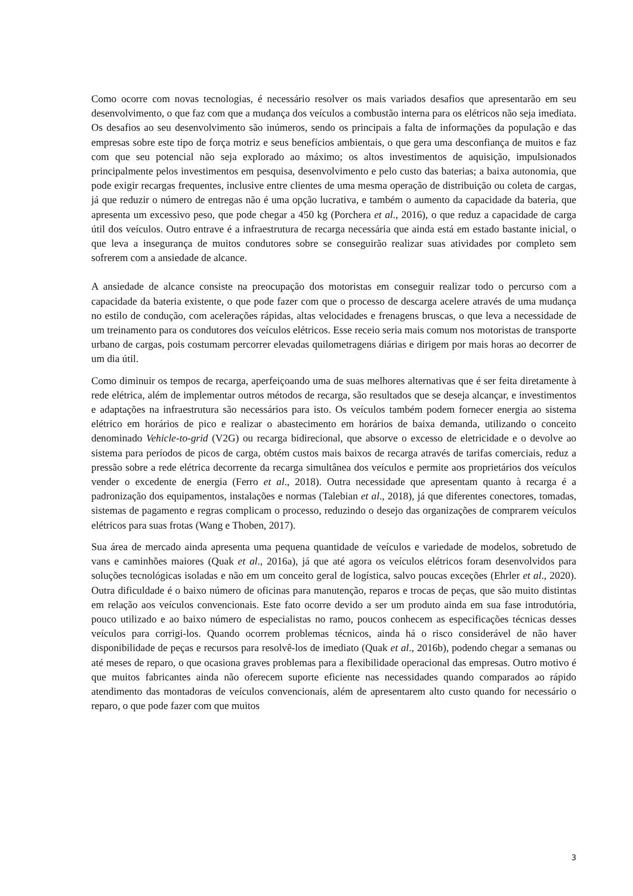Como ocorre com novas tecnologias, é necessário resolver os mais variados desafios que apresentarão em seu desenvolvimento, o que faz com que a mudança dos veículos a combustão interna para os elétricos não seja imediata. Os desafios ao seu desenvolvimento são inúmeros, sendo os principais a falta de informações da população e das empresas sobre este tipo de força motriz e seus benefícios ambientais, o que gera uma desconfiança de muitos e faz com que seu potencial não seja explorado ao máximo; os altos investimentos de aquisição, impulsionados principalmente pelos investimentos em pesquisa, desenvolvimento e pelo custo das baterias; a baixa autonomia, que pode exigir recargas frequentes, inclusive entre clientes de uma mesma operação de distribuição ou coleta de cargas, já que reduzir o número de entregas não é uma opção lucrativa, e também o aumento da capacidade da bateria, que apresenta um excessivo peso, que pode chegar a 450 kg (Porchera et al., 2016), o que reduz a capacidade de carga útil dos veículos. Outro entrave é a infraestrutura de recarga necessária que ainda está em estado bastante inicial, o que leva a insegurança de muitos condutores sobre se conseguirão realizar suas atividades por completo sem sofrerem com a ansiedade de alcance.
A ansiedade de alcance consiste na preocupação dos motoristas em conseguir realizar todo o percurso com a capacidade da bateria existente, o que pode fazer com que o processo de descarga acelere através de uma mudança no estilo de condução, com acelerações rápidas, altas velocidades e frenagens bruscas, o que leva a necessidade de um treinamento para os condutores dos veículos elétricos. Esse receio seria mais comum nos motoristas de transporte urbano de cargas, pois costumam percorrer elevadas quilometragens diárias e dirigem por mais horas ao decorrer de um dia útil.
Como diminuir os tempos de recarga, aperfeiçoando uma de suas melhores alternativas que é ser feita diretamente à rede elétrica, além de implementar outros métodos de recarga, são resultados que se deseja alcançar, e investimentos e adaptações na infraestrutura são necessários para isto. Os veículos também podem fornecer energia ao sistema elétrico em horários de pico e realizar o abastecimento em horários de baixa demanda, utilizando o conceito denominado Vehicle-to-grid (V2G) ou recarga bidirecional, que absorve o excesso de eletricidade e o devolve ao sistema para períodos de picos de carga, obtém custos mais baixos de recarga através de tarifas comerciais, reduz a pressão sobre a rede elétrica decorrente da recarga simultânea dos veículos e permite aos proprietários dos veículos vender o excedente de energia (Ferro et al., 2018). Outra necessidade que apresentam quanto à recarga é a padronização dos equipamentos, instalações e normas (Talebian et al., 2018), já que diferentes conectores, tomadas, sistemas de pagamento e regras complicam o processo, reduzindo o desejo das organizações de comprarem veículos elétricos para suas frotas (Wang e Thoben, 2017).
Sua área de mercado ainda apresenta uma pequena quantidade de veículos e variedade de modelos, sobretudo de vans e caminhões maiores (Quak et al., 2016a), já que até agora os veículos elétricos foram desenvolvidos para soluções tecnológicas isoladas e não em um conceito geral de logística, salvo poucas exceções (Ehrler et al., 2020). Outra dificuldade é o baixo número de oficinas para manutenção, reparos e trocas de peças, que são muito distintas em relação aos veículos convencionais. Este fato ocorre devido a ser um produto ainda em sua fase introdutória, pouco utilizado e ao baixo número de especialistas no ramo, poucos conhecem as especificações técnicas desses veículos para corrigi-los. Quando ocorrem problemas técnicos, ainda há o risco considerável de não haver disponibilidade de peças e recursos para resolvê-los de imediato (Quak et al., 2016b), podendo chegar a semanas ou até meses de reparo, o que ocasiona graves problemas para a flexibilidade operacional das empresas. Outro motivo é que muitos fabricantes ainda não oferecem suporte eficiente nas necessidades quando comparados ao rápido atendimento das montadoras de veículos convencionais, além de apresentarem alto custo quando for necessário o reparo, o que pode fazer com que muitos
3